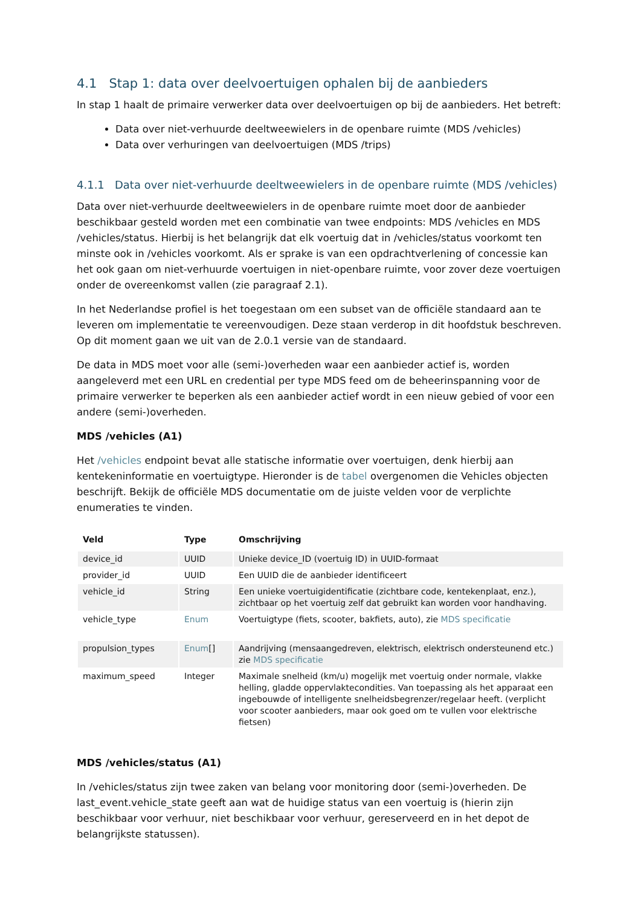4.1 Stap 1: data over deelvoertuigen ophalen bij de aanbieders
In stap 1 haalt de primaire verwerker data over deelvoertuigen op bij de aanbieders. Het betreft:
Data over niet-verhuurde deeltweewielers in de openbare ruimte (MDS /vehicles)
Data over verhuringen van deelvoertuigen (MDS /trips)
4.1.1 Data over niet-verhuurde deeltweewielers in de openbare ruimte (MDS /vehicles)
Data over niet-verhuurde deeltweewielers in de openbare ruimte moet door de aanbieder beschikbaar gesteld worden met een combinatie van twee endpoints: MDS /vehicles en MDS /vehicles/status. Hierbij is het belangrijk dat elk voertuig dat in /vehicles/status voorkomt ten minste ook in /vehicles voorkomt. Als er sprake is van een opdrachtverlening of concessie kan het ook gaan om niet-verhuurde voertuigen in niet-openbare ruimte, voor zover deze voertuigen onder de overeenkomst vallen (zie paragraaf 2.1).
In het Nederlandse profiel is het toegestaan om een subset van de officiële standaard aan te leveren om implementatie te vereenvoudigen. Deze staan verderop in dit hoofdstuk beschreven. Op dit moment gaan we uit van de 2.0.1 versie van de standaard.
De data in MDS moet voor alle (semi-)overheden waar een aanbieder actief is, worden aangeleverd met een URL en credential per type MDS feed om de beheerinspanning voor de primaire verwerker te beperken als een aanbieder actief wordt in een nieuw gebied of voor een andere (semi-)overheden.
MDS /vehicles (A1)
Het /vehicles endpoint bevat alle statische informatie over voertuigen, denk hierbij aan kentekeninformatie en voertuigtype. Hieronder is de tabel overgenomen die Vehicles objecten beschrijft. Bekijk de officiële MDS documentatie om de juiste velden voor de verplichte enumeraties te vinden.
| Veld | Type | Omschrijving |
| --- | --- | --- |
| device_id | UUID | Unieke device_ID (voertuig ID) in UUID-formaat |
| provider_id | UUID | Een UUID die de aanbieder identificeert |
| vehicle_id | String | Een unieke voertuigidentificatie (zichtbare code, kentekenplaat, enz.), zichtbaar op het voertuig zelf dat gebruikt kan worden voor handhaving. |
| vehicle_type | Enum | Voertuigtype (fiets, scooter, bakfiets, auto), zie MDS specificatie |
| propulsion_types | Enum [] | Aandrijving (mensaangedreven, elektrisch, elektrisch ondersteunend etc.) zie MDS specificatie |
| maximum_speed | Integer | Maximale snelheid (km/u) mogelijk met voertuig onder normale, vlakke helling, gladde oppervlaktecondities. Van toepassing als het apparaat een ingebouwde of intelligente snelheidsbegrenzer/regelaar heeft. (verplicht voor scooter aanbieders, maar ook goed om te vullen voor elektrische fietsen) |
MDS /vehicles/status (A1)
In /vehicles/status zijn twee zaken van belang voor monitoring door (semi-)overheden. De last_event.vehicle_state geeft aan wat de huidige status van een voertuig is (hierin zijn beschikbaar voor verhuur, niet beschikbaar voor verhuur, gereserveerd en in het depot de belangrijkste statussen).